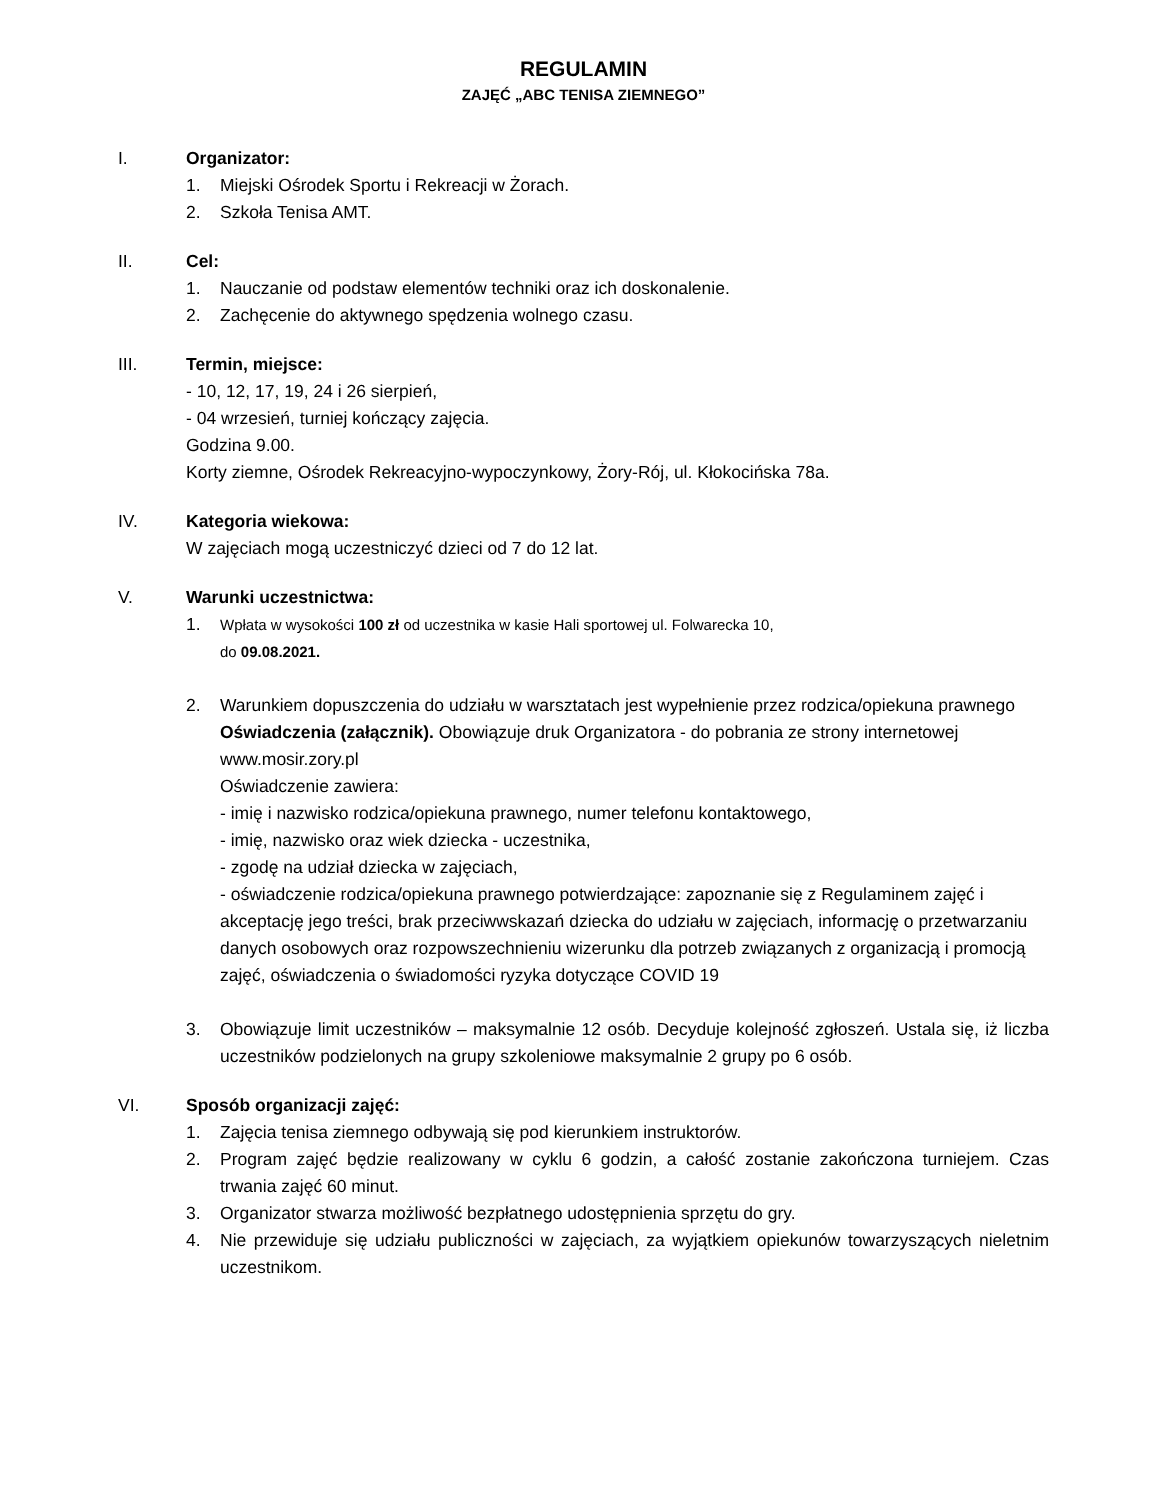REGULAMIN
ZAJĘĆ „ABC TENISA ZIEMNEGO”
I. Organizator:
1. Miejski Ośrodek Sportu i Rekreacji w Żorach.
2. Szkoła Tenisa AMT.
II. Cel:
1. Nauczanie od podstaw elementów techniki oraz ich doskonalenie.
2. Zachęcenie do aktywnego spędzenia wolnego czasu.
III. Termin, miejsce:
- 10, 12, 17, 19, 24 i 26 sierpień,
- 04 wrzesień, turniej kończący zajęcia.
Godzina 9.00.
Korty ziemne, Ośrodek Rekreacyjno-wypoczynkowy, Żory-Rój, ul. Kłokocińska 78a.
IV. Kategoria wiekowa:
W zajęciach mogą uczestniczyć dzieci od 7 do 12 lat.
V. Warunki uczestnictwa:
1. Wpłata w wysokości 100 zł od uczestnika w kasie Hali sportowej ul. Folwarecka 10,
do 09.08.2021.
2. Warunkiem dopuszczenia do udziału w warsztatach jest wypełnienie przez rodzica/opiekuna prawnego Oświadczenia (załącznik). Obowiązuje druk Organizatora - do pobrania ze strony internetowej www.mosir.zory.pl
Oświadczenie zawiera:
- imię i nazwisko rodzica/opiekuna prawnego, numer telefonu kontaktowego,
- imię, nazwisko oraz wiek dziecka - uczestnika,
- zgodę na udział dziecka w zajęciach,
- oświadczenie rodzica/opiekuna prawnego potwierdzające: zapoznanie się z Regulaminem zajęć i akceptację jego treści, brak przeciwwskazań dziecka do udziału w zajęciach, informację o przetwarzaniu danych osobowych oraz rozpowszechnieniu wizerunku dla potrzeb związanych z organizacją i promocją zajęć, oświadczenia o świadomości ryzyka dotyczące COVID 19
3. Obowiązuje limit uczestników – maksymalnie 12 osób. Decyduje kolejność zgłoszeń. Ustala się, iż liczba uczestników podzielonych na grupy szkoleniowe maksymalnie 2 grupy po 6 osób.
VI. Sposób organizacji zajęć:
1. Zajęcia tenisa ziemnego odbywają się pod kierunkiem instruktorów.
2. Program zajęć będzie realizowany w cyklu 6 godzin, a całość zostanie zakończona turniejem. Czas trwania zajęć 60 minut.
3. Organizator stwarza możliwość bezpłatnego udostępnienia sprzętu do gry.
4. Nie przewiduje się udziału publiczności w zajęciach, za wyjątkiem opiekunów towarzyszących nieletnim uczestnikom.